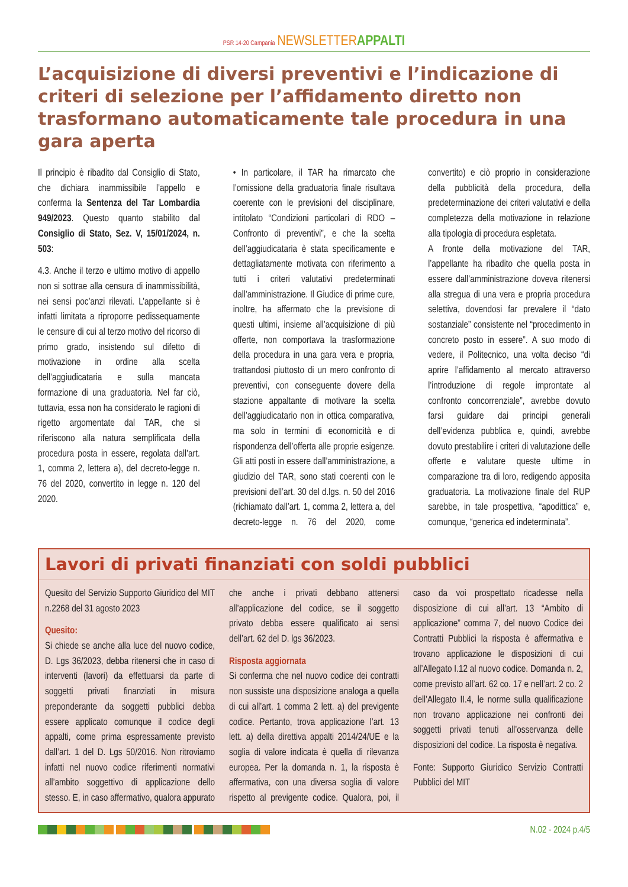PSR 14·20 Campania NEWSLETTERAPPALTI
L’acquisizione di diversi preventivi e l’indicazione di criteri di selezione per l’affidamento diretto non trasformano automaticamente tale procedura in una gara aperta
Il principio è ribadito dal Consiglio di Stato, che dichiara inammissibile l’appello e conferma la Sentenza del Tar Lombardia 949/2023. Questo quanto stabilito dal Consiglio di Stato, Sez. V, 15/01/2024, n. 503:
4.3. Anche il terzo e ultimo motivo di appello non si sottrae alla censura di inammissibilità, nei sensi poc’anzi rilevati. L’appellante si è infatti limitata a riproporre pedissequamente le censure di cui al terzo motivo del ricorso di primo grado, insistendo sul difetto di motivazione in ordine alla scelta dell’aggiudicataria e sulla mancata formazione di una graduatoria. Nel far ciò, tuttavia, essa non ha considerato le ragioni di rigetto argomentate dal TAR, che si riferiscono alla natura semplificata della procedura posta in essere, regolata dall’art. 1, comma 2, lettera a), del decreto-legge n. 76 del 2020, convertito in legge n. 120 del 2020.
• In particolare, il TAR ha rimarcato che l’omissione della graduatoria finale risultava coerente con le previsioni del disciplinare, intitolato “Condizioni particolari di RDO – Confronto di preventivi”, e che la scelta dell’aggiudicataria è stata specificamente e dettagliatamente motivata con riferimento a tutti i criteri valutativi predeterminati dall’amministrazione. Il Giudice di prime cure, inoltre, ha affermato che la previsione di questi ultimi, insieme all’acquisizione di più offerte, non comportava la trasformazione della procedura in una gara vera e propria, trattandosi piuttosto di un mero confronto di preventivi, con conseguente dovere della stazione appaltante di motivare la scelta dell’aggiudicatario non in ottica comparativa, ma solo in termini di economicità e di rispondenza dell’offerta alle proprie esigenze. Gli atti posti in essere dall’amministrazione, a giudizio del TAR, sono stati coerenti con le previsioni dell’art. 30 del d.lgs. n. 50 del 2016 (richiamato dall’art. 1, comma 2, lettera a, del decreto-legge n. 76 del 2020, come convertito) e ciò proprio in considerazione della pubblicità della procedura, della predeterminazione dei criteri valutativi e della completezza della motivazione in relazione alla tipologia di procedura espletata.
A fronte della motivazione del TAR, l’appellante ha ribadito che quella posta in essere dall’amministrazione doveva ritenersi alla stregua di una vera e propria procedura selettiva, dovendosi far prevalere il “dato sostanziale” consistente nel “procedimento in concreto posto in essere”. A suo modo di vedere, il Politecnico, una volta deciso “di aprire l’affidamento al mercato attraverso l’introduzione di regole improntate al confronto concorrenziale”, avrebbe dovuto farsi guidare dai principi generali dell’evidenza pubblica e, quindi, avrebbe dovuto prestabilire i criteri di valutazione delle offerte e valutare queste ultime in comparazione tra di loro, redigendo apposita graduatoria. La motivazione finale del RUP sarebbe, in tale prospettiva, “apodittica” e, comunque, “generica ed indeterminata”.
Lavori di privati finanziati con soldi pubblici
Quesito del Servizio Supporto Giuridico del MIT n.2268 del 31 agosto 2023
Quesito:
Si chiede se anche alla luce del nuovo codice, D. Lgs 36/2023, debba ritenersi che in caso di interventi (lavori) da effettuarsi da parte di soggetti privati finanziati in misura preponderante da soggetti pubblici debba essere applicato comunque il codice degli appalti, come prima espressamente previsto dall’art. 1 del D. Lgs 50/2016. Non ritroviamo infatti nel nuovo codice riferimenti normativi all’ambito soggettivo di applicazione dello stesso. E, in caso affermativo, qualora appurato che anche i privati debbano attenersi all’applicazione del codice, se il soggetto privato debba essere qualificato ai sensi dell’art. 62 del D. lgs 36/2023.
Risposta aggiornata
Si conferma che nel nuovo codice dei contratti non sussiste una disposizione analoga a quella di cui all’art. 1 comma 2 lett. a) del previgente codice. Pertanto, trova applicazione l’art. 13 lett. a) della direttiva appalti 2014/24/UE e la soglia di valore indicata è quella di rilevanza europea. Per la domanda n. 1, la risposta è affermativa, con una diversa soglia di valore rispetto al previgente codice. Qualora, poi, il caso da voi prospettato ricadesse nella disposizione di cui all’art. 13 “Ambito di applicazione” comma 7, del nuovo Codice dei Contratti Pubblici la risposta è affermativa e trovano applicazione le disposizioni di cui all’Allegato I.12 al nuovo codice. Domanda n. 2, come previsto all’art. 62 co. 17 e nell’art. 2 co. 2 dell’Allegato II.4, le norme sulla qualificazione non trovano applicazione nei confronti dei soggetti privati tenuti all’osservanza delle disposizioni del codice. La risposta è negativa.
Fonte: Supporto Giuridico Servizio Contratti Pubblici del MIT
N.02 - 2024 p.4/5